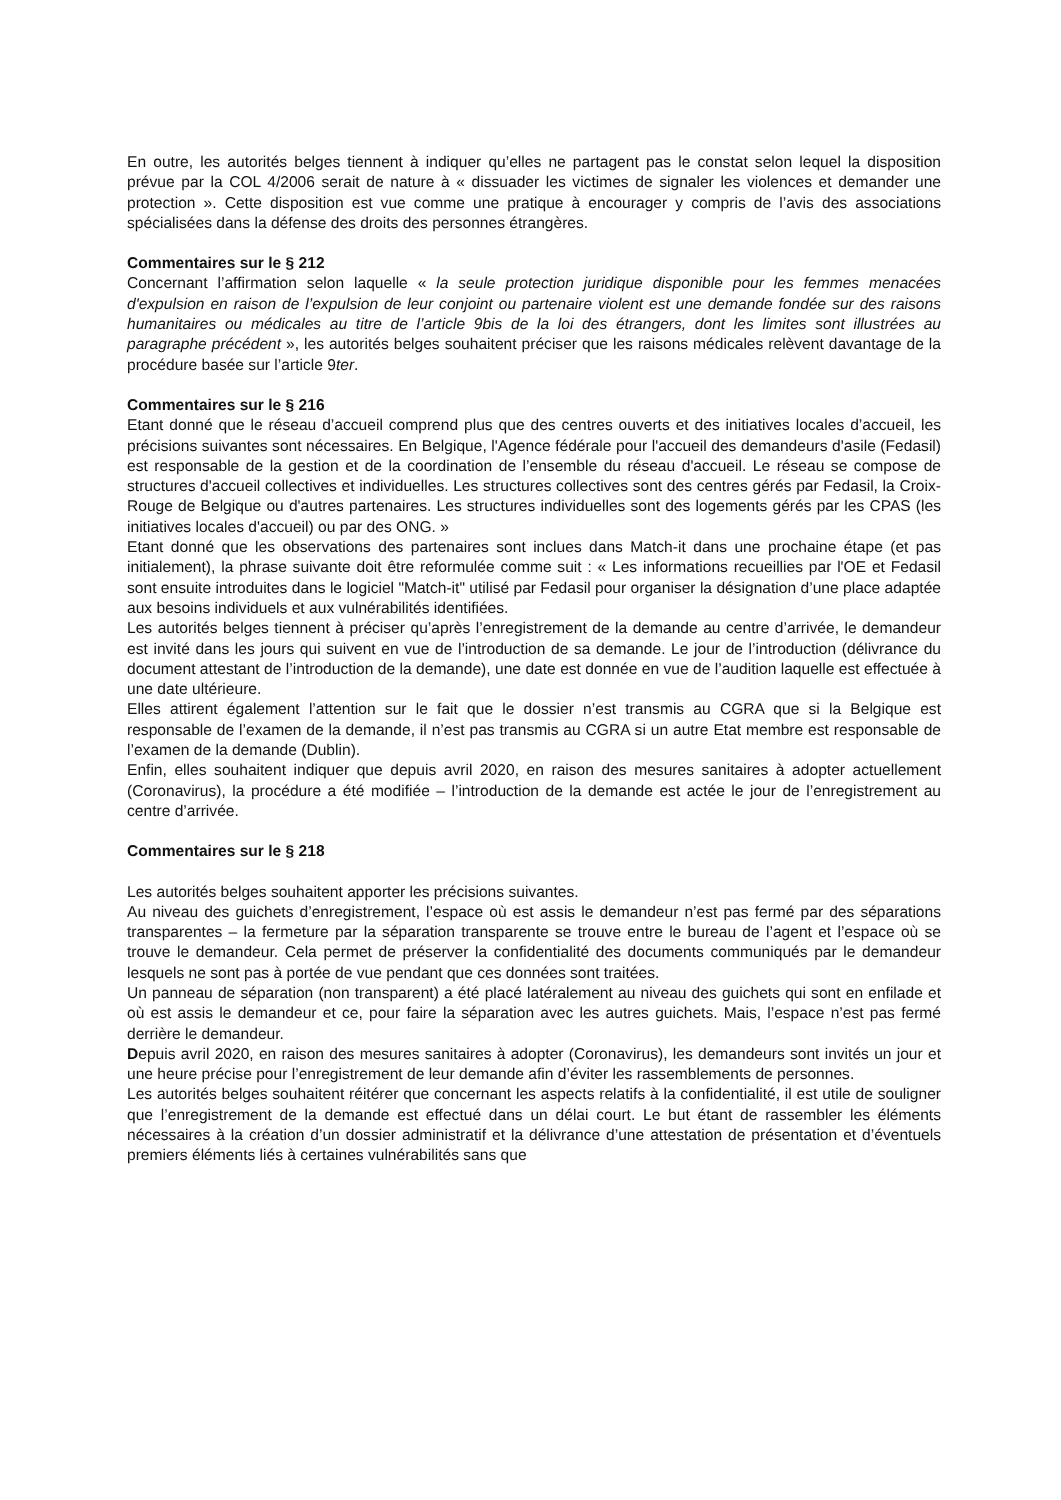En outre, les autorités belges tiennent à indiquer qu’elles ne partagent pas le constat selon lequel la disposition prévue par la COL 4/2006 serait de nature à « dissuader les victimes de signaler les violences et demander une protection ». Cette disposition est vue comme une pratique à encourager y compris de l’avis des associations spécialisées dans la défense des droits des personnes étrangères.
Commentaires sur le § 212
Concernant l’affirmation selon laquelle « la seule protection juridique disponible pour les femmes menacées d'expulsion en raison de l’expulsion de leur conjoint ou partenaire violent est une demande fondée sur des raisons humanitaires ou médicales au titre de l’article 9bis de la loi des étrangers, dont les limites sont illustrées au paragraphe précédent », les autorités belges souhaitent préciser que les raisons médicales relèvent davantage de la procédure basée sur l’article 9ter.
Commentaires sur le § 216
Etant donné que le réseau d’accueil comprend plus que des centres ouverts et des initiatives locales d’accueil, les précisions suivantes sont nécessaires. En Belgique, l'Agence fédérale pour l'accueil des demandeurs d'asile (Fedasil) est responsable de la gestion et de la coordination de l’ensemble du réseau d'accueil. Le réseau se compose de structures d'accueil collectives et individuelles. Les structures collectives sont des centres gérés par Fedasil, la Croix-Rouge de Belgique ou d'autres partenaires. Les structures individuelles sont des logements gérés par les CPAS (les initiatives locales d'accueil) ou par des ONG. »
Etant donné que les observations des partenaires sont inclues dans Match-it dans une prochaine étape (et pas initialement), la phrase suivante doit être reformulée comme suit : « Les informations recueillies par l'OE et Fedasil sont ensuite introduites dans le logiciel "Match-it" utilisé par Fedasil pour organiser la désignation d’une place adaptée aux besoins individuels et aux vulnérabilités identifiées.
Les autorités belges tiennent à préciser qu’après l’enregistrement de la demande au centre d’arrivée, le demandeur est invité dans les jours qui suivent en vue de l’introduction de sa demande. Le jour de l’introduction (délivrance du document attestant de l’introduction de la demande), une date est donnée en vue de l’audition laquelle est effectuée à une date ultérieure.
Elles attirent également l’attention sur le fait que le dossier n’est transmis au CGRA que si la Belgique est responsable de l’examen de la demande, il n’est pas transmis au CGRA si un autre Etat membre est responsable de l’examen de la demande (Dublin).
Enfin, elles souhaitent indiquer que depuis avril 2020, en raison des mesures sanitaires à adopter actuellement (Coronavirus), la procédure a été modifiée – l’introduction de la demande est actée le jour de l’enregistrement au centre d’arrivée.
Commentaires sur le § 218
Les autorités belges souhaitent apporter les précisions suivantes.
Au niveau des guichets d’enregistrement, l’espace où est assis le demandeur n’est pas fermé par des séparations transparentes – la fermeture par la séparation transparente se trouve entre le bureau de l’agent et l’espace où se trouve le demandeur. Cela permet de préserver la confidentialité des documents communiqués par le demandeur lesquels ne sont pas à portée de vue pendant que ces données sont traitées.
Un panneau de séparation (non transparent) a été placé latéralement au niveau des guichets qui sont en enfilade et où est assis le demandeur et ce, pour faire la séparation avec les autres guichets. Mais, l’espace n’est pas fermé derrière le demandeur.
Depuis avril 2020, en raison des mesures sanitaires à adopter (Coronavirus), les demandeurs sont invités un jour et une heure précise pour l’enregistrement de leur demande afin d’éviter les rassemblements de personnes.
Les autorités belges souhaitent réitérer que concernant les aspects relatifs à la confidentialité, il est utile de souligner que l’enregistrement de la demande est effectué dans un délai court. Le but étant de rassembler les éléments nécessaires à la création d’un dossier administratif et la délivrance d’une attestation de présentation et d’éventuels premiers éléments liés à certaines vulnérabilités sans que